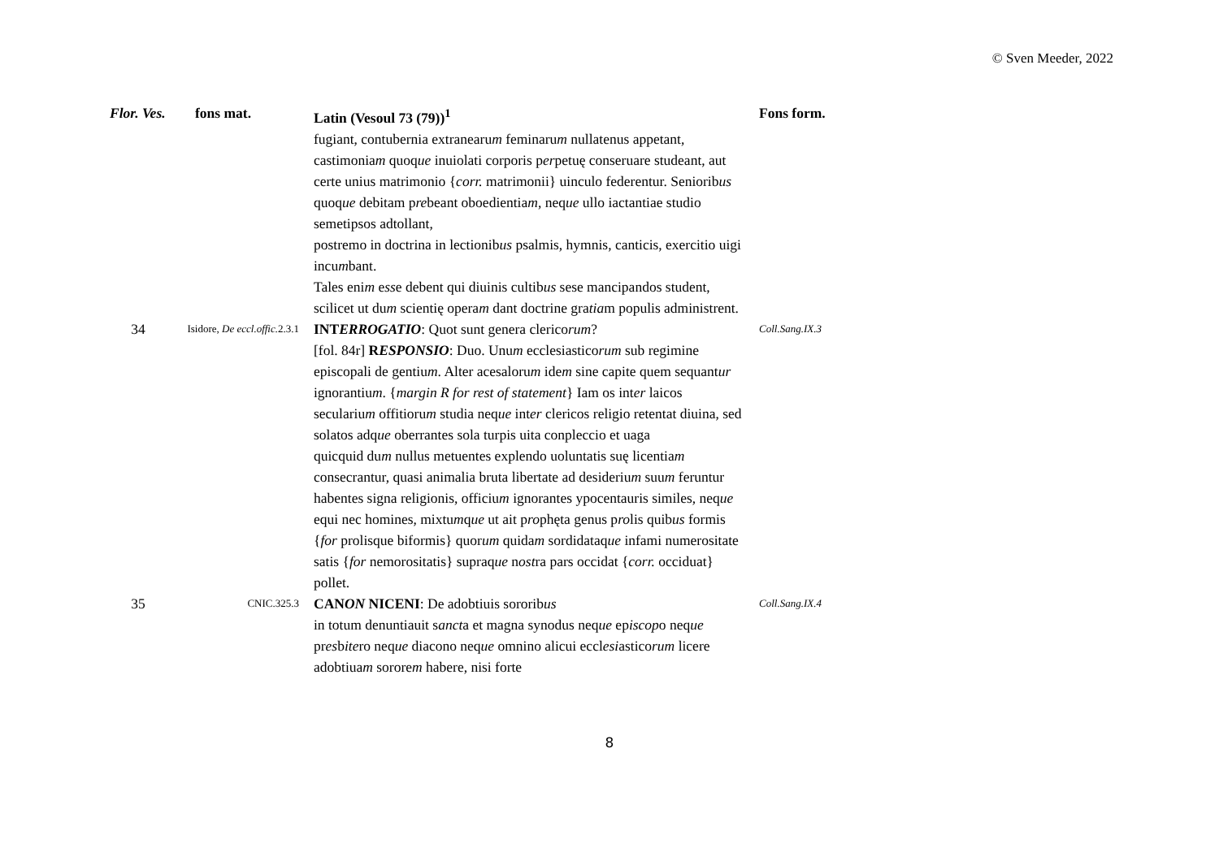© Sven Meeder, 2022
| Flor. Ves. | fons mat. | Latin (Vesoul 73 (79))<sup>1</sup> | Fons form. |
| --- | --- | --- | --- |
| | | fugiant, contubernia extranearu m feminaru m nullatenus appetant, castimonia m quoq ue inuiolati corporis p er petuę conseruare studeant, aut certe unius matrimonio { corr. matrimonii} uinculo federentur. Seniorib us quoq ue debitam p re beant oboedientia m , neq ue ullo iactantiae studio semetipsos adtollant, postremo in doctrina in lectionib us psalmis, hymnis, canticis, exercitio uigi incu m bant. Tales eni m e ss e debent qui diuinis cultib us sese mancipandos student, scilicet ut du m scientię opera m dant doctrine gra tia m populis administrent. | |
| 34 | Isidore, De eccl.offic. 2.3.1 | INT ERROGATIO : Quot sunt genera clerico rum ? [fol. 84r] R ESPONSIO : Duo. Unu m ecclesiastico rum sub regimine episcopali de gentiu m . Alter acesaloru m ide m sine capite quem sequant ur ignorantiu m . { margin R for rest of statement } Iam os int er laicos seculariu m offitioru m studia neq ue int er clericos religio retentat diuina, sed solatos adq ue oberrantes sola turpis uita conpleccio et uaga quicquid du m nullus metuentes explendo uoluntatis suę licentia m consecrantur, quasi animalia bruta libertate ad desideriu m suu m feruntur habentes signa religionis, officiu m ignorantes ypocentauris similes, neq ue equi nec homines, mixtu m q ue ut ait p ro phęta genus p ro lis quib us formis { for prolisque biformis} quor um quida m sordidataq ue infami numerositate satis { for nemorositatis} supraq ue n ost ra pars occidat { corr. occiduat} pollet. | Coll.Sang.IX.3 |
| 35 | CNIC.325.3 | CAN ON NICENI : De adobtiuis sororib us in totum denuntiauit s anct a et magna synodus neq ue ep iscop o neq ue pr es b ite ro neq ue diacono neq ue omnino alicui eccl esi astico rum licere adobtiua m sorore m habere, nisi forte | Coll.Sang.IX.4 |
8